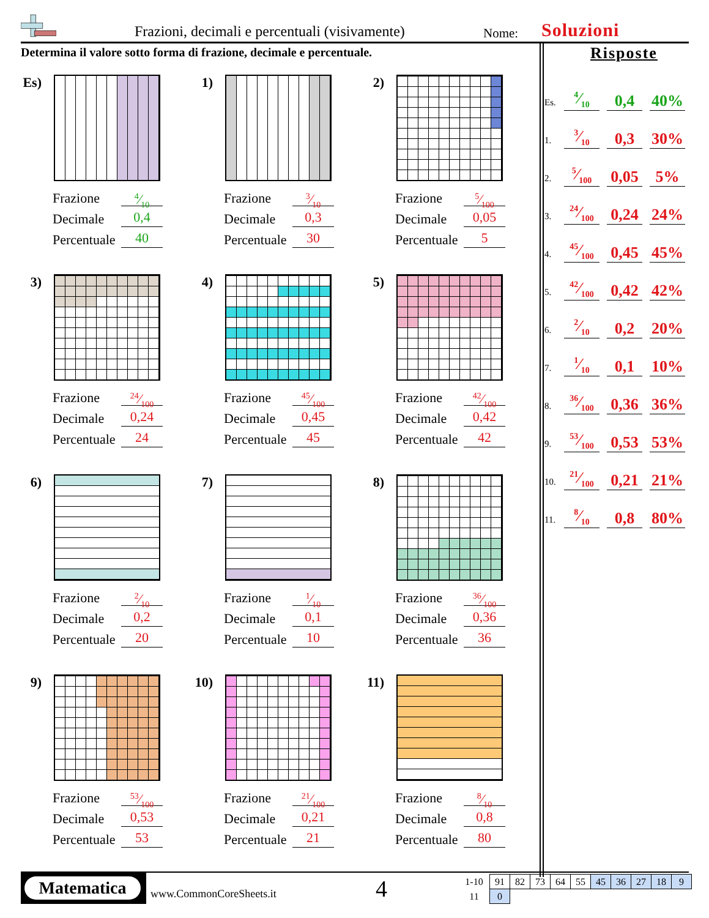Frazioni, decimali e percentuali (visivamente)
Nome: Soluzioni
Determina il valore sotto forma di frazione, decimale e percentuale.
Es)
Frazione
Decimale
Percentuale
4⁄10
0,4
40
1)
Frazione
Decimale
Percentuale
3⁄10
0,3
30
2)
Frazione
Decimale
Percentuale
5⁄100
0,05
5
3)
Frazione
Decimale
Percentuale
24⁄100
0,24
24
4)
Frazione
Decimale
Percentuale
45⁄100
0,45
45
5)
Frazione
Decimale
Percentuale
42⁄100
0,42
42
6)
Frazione
Decimale
Percentuale
2⁄10
0,2
20
7)
Frazione
Decimale
Percentuale
1⁄10
0,1
10
8)
Frazione
Decimale
Percentuale
36⁄100
0,36
36
9)
Frazione
Decimale
Percentuale
53⁄100
0,53
53
10)
Frazione
Decimale
Percentuale
21⁄100
0,21
21
11)
Frazione
Decimale
Percentuale
8⁄10
0,8
80
Risposte
| Es. | 4⁄10 | | 0,4 | | 40% |
| 1. | 3⁄10 | | 0,3 | | 30% |
| 2. | 5⁄100 | | 0,05 | | 5% |
| 3. | 24⁄100 | | 0,24 | | 24% |
| 4. | 45⁄100 | | 0,45 | | 45% |
| 5. | 42⁄100 | | 0,42 | | 42% |
| 6. | 2⁄10 | | 0,2 | | 20% |
| 7. | 1⁄10 | | 0,1 | | 10% |
| 8. | 36⁄100 | | 0,36 | | 36% |
| 9. | 53⁄100 | | 0,53 | | 53% |
| 10. | 21⁄100 | | 0,21 | | 21% |
| 11. | 8⁄10 | | 0,8 | | 80% |
Matematica
www.CommonCoreSheets.it 4
| 1-10 | 91 | 82 | 73 | 64 | 55 | 45 | 36 | 27 | 18 | 9 |
| 11 | 0 | | | | | | | | | |